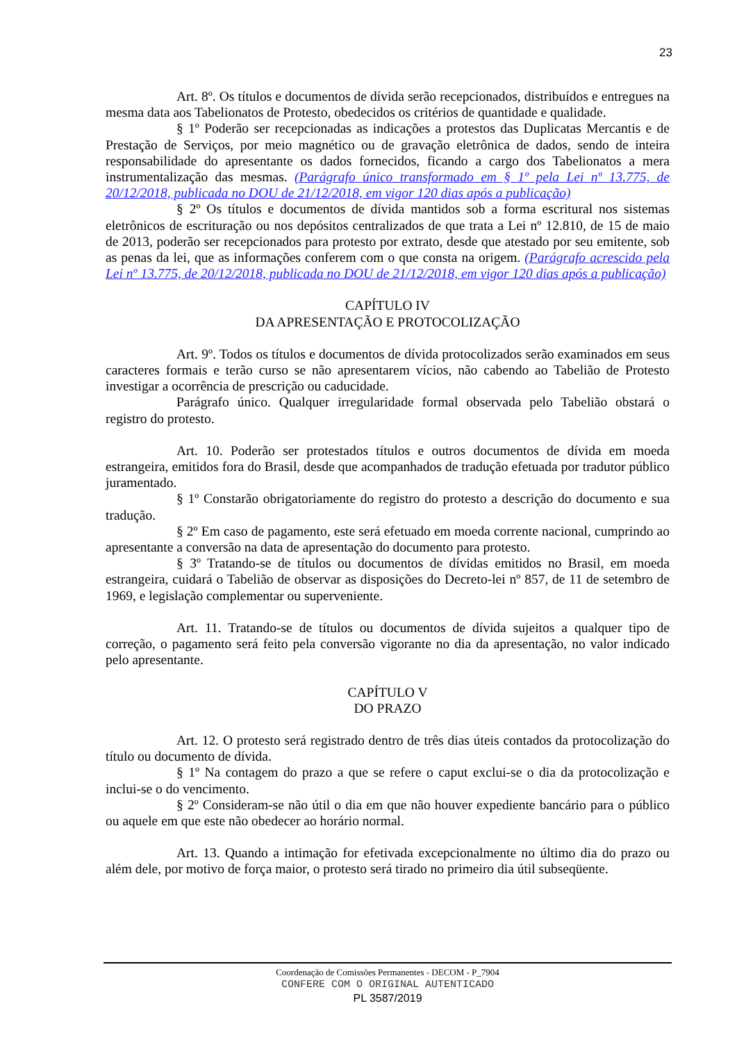23
Art. 8º. Os títulos e documentos de dívida serão recepcionados, distribuídos e entregues na mesma data aos Tabelionatos de Protesto, obedecidos os critérios de quantidade e qualidade.
§ 1º Poderão ser recepcionadas as indicações a protestos das Duplicatas Mercantis e de Prestação de Serviços, por meio magnético ou de gravação eletrônica de dados, sendo de inteira responsabilidade do apresentante os dados fornecidos, ficando a cargo dos Tabelionatos a mera instrumentalização das mesmas. (Parágrafo único transformado em § 1º pela Lei nº 13.775, de 20/12/2018, publicada no DOU de 21/12/2018, em vigor 120 dias após a publicação)
§ 2º Os títulos e documentos de dívida mantidos sob a forma escritural nos sistemas eletrônicos de escrituração ou nos depósitos centralizados de que trata a Lei nº 12.810, de 15 de maio de 2013, poderão ser recepcionados para protesto por extrato, desde que atestado por seu emitente, sob as penas da lei, que as informações conferem com o que consta na origem. (Parágrafo acrescido pela Lei nº 13.775, de 20/12/2018, publicada no DOU de 21/12/2018, em vigor 120 dias após a publicação)
CAPÍTULO IV
DA APRESENTAÇÃO E PROTOCOLIZAÇÃO
Art. 9º. Todos os títulos e documentos de dívida protocolizados serão examinados em seus caracteres formais e terão curso se não apresentarem vícios, não cabendo ao Tabelião de Protesto investigar a ocorrência de prescrição ou caducidade.
Parágrafo único. Qualquer irregularidade formal observada pelo Tabelião obstará o registro do protesto.
Art. 10. Poderão ser protestados títulos e outros documentos de dívida em moeda estrangeira, emitidos fora do Brasil, desde que acompanhados de tradução efetuada por tradutor público juramentado.
§ 1º Constarão obrigatoriamente do registro do protesto a descrição do documento e sua tradução.
§ 2º Em caso de pagamento, este será efetuado em moeda corrente nacional, cumprindo ao apresentante a conversão na data de apresentação do documento para protesto.
§ 3º Tratando-se de títulos ou documentos de dívidas emitidos no Brasil, em moeda estrangeira, cuidará o Tabelião de observar as disposições do Decreto-lei nº 857, de 11 de setembro de 1969, e legislação complementar ou superveniente.
Art. 11. Tratando-se de títulos ou documentos de dívida sujeitos a qualquer tipo de correção, o pagamento será feito pela conversão vigorante no dia da apresentação, no valor indicado pelo apresentante.
CAPÍTULO V
DO PRAZO
Art. 12. O protesto será registrado dentro de três dias úteis contados da protocolização do título ou documento de dívida.
§ 1º Na contagem do prazo a que se refere o caput exclui-se o dia da protocolização e inclui-se o do vencimento.
§ 2º Consideram-se não útil o dia em que não houver expediente bancário para o público ou aquele em que este não obedecer ao horário normal.
Art. 13. Quando a intimação for efetivada excepcionalmente no último dia do prazo ou além dele, por motivo de força maior, o protesto será tirado no primeiro dia útil subseqüente.
Coordenação de Comissões Permanentes - DECOM - P_7904
CONFERE COM O ORIGINAL AUTENTICADO
PL 3587/2019